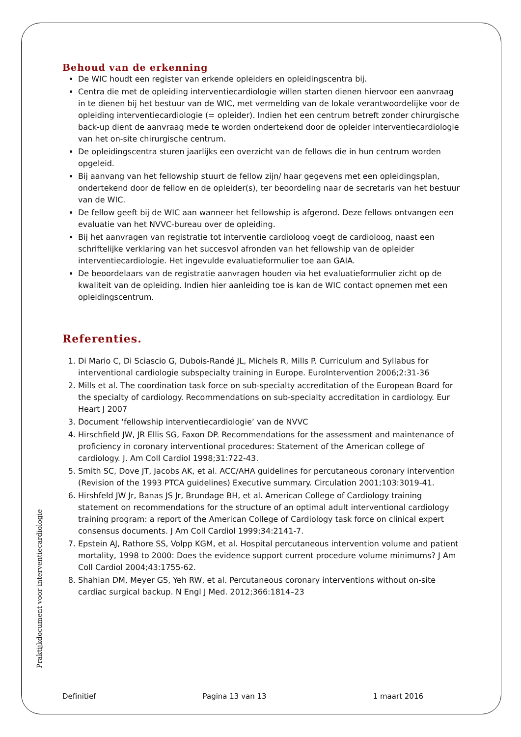Behoud van de erkenning
De WIC houdt een register van erkende opleiders en opleidingscentra bij.
Centra die met de opleiding interventiecardiologie willen starten dienen hiervoor een aanvraag in te dienen bij het bestuur van de WIC, met vermelding van de lokale verantwoordelijke voor de opleiding interventiecardiologie (= opleider). Indien het een centrum betreft zonder chirurgische back-up dient de aanvraag mede te worden ondertekend door de opleider interventiecardiologie van het on-site chirurgische centrum.
De opleidingscentra sturen jaarlijks een overzicht van de fellows die in hun centrum worden opgeleid.
Bij aanvang van het fellowship stuurt de fellow zijn/ haar gegevens met een opleidingsplan, ondertekend door de fellow en de opleider(s), ter beoordeling naar de secretaris van het bestuur van de WIC.
De fellow geeft bij de WIC aan wanneer het fellowship is afgerond. Deze fellows ontvangen een evaluatie van het NVVC-bureau over de opleiding.
Bij het aanvragen van registratie tot interventie cardioloog voegt de cardioloog, naast een schriftelijke verklaring van het succesvol afronden van het fellowship van de opleider interventiecardiologie. Het ingevulde evaluatieformulier toe aan GAIA.
De beoordelaars van de registratie aanvragen houden via het evaluatieformulier zicht op de kwaliteit van de opleiding. Indien hier aanleiding toe is kan de WIC contact opnemen met een opleidingscentrum.
Referenties.
1. Di Mario C, Di Sciascio G, Dubois-Randé JL, Michels R, Mills P. Curriculum and Syllabus for interventional cardiologie subspecialty training in Europe. EuroIntervention 2006;2:31-36
2. Mills et al. The coordination task force on sub-specialty accreditation of the European Board for the specialty of cardiology. Recommendations on sub-specialty accreditation in cardiology. Eur Heart J 2007
3. Document ‘fellowship interventiecardiologie’ van de NVVC
4. Hirschfield JW, JR Ellis SG, Faxon DP. Recommendations for the assessment and maintenance of proficiency in coronary interventional procedures: Statement of the American college of cardiology. J. Am Coll Cardiol 1998;31:722-43.
5. Smith SC, Dove JT, Jacobs AK, et al. ACC/AHA guidelines for percutaneous coronary intervention (Revision of the 1993 PTCA guidelines) Executive summary. Circulation 2001;103:3019-41.
6. Hirshfeld JW Jr, Banas JS Jr, Brundage BH, et al. American College of Cardiology training statement on recommendations for the structure of an optimal adult interventional cardiology training program: a report of the American College of Cardiology task force on clinical expert consensus documents. J Am Coll Cardiol 1999;34:2141-7.
7. Epstein AJ, Rathore SS, Volpp KGM, et al. Hospital percutaneous intervention volume and patient mortality, 1998 to 2000: Does the evidence support current procedure volume minimums? J Am Coll Cardiol 2004;43:1755-62.
8. Shahian DM, Meyer GS, Yeh RW, et al. Percutaneous coronary interventions without on-site cardiac surgical backup. N Engl J Med. 2012;366:1814–23
Praktijkdocument voor interventiecardiologie
Definitief Pagina 13 van 13 1 maart 2016